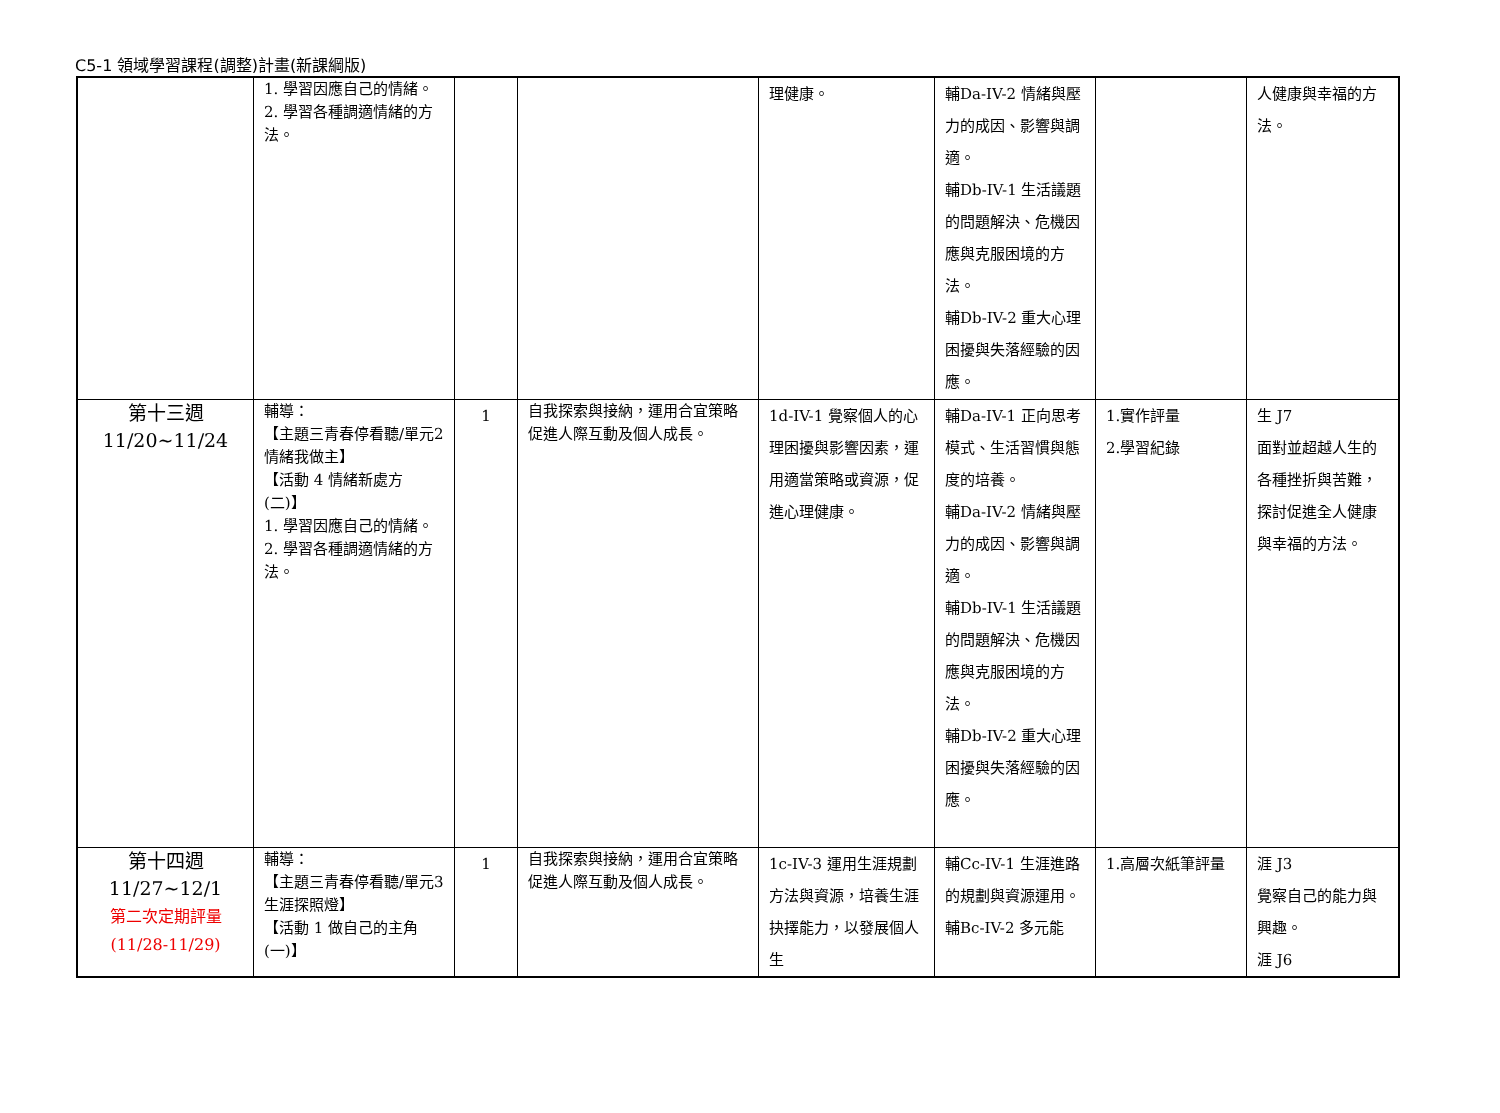C5-1 領域學習課程(調整)計畫(新課綱版)
| | 1. 學習因應自己的情緒。 2. 學習各種調適情緒的方法。 | | | 理健康。 | 輔Da-IV-2 情緒與壓力的成因、影響與調適。 輔Db-IV-1 生活議題的問題解決、危機因應與克服困境的方法。 輔Db-IV-2 重大心理困擾與失落經驗的因應。 | | 人健康與幸福的方法。 |
| 第十三週 11/20~11/24 | 輔導： 【主題三青春停看聽/單元2情緒我做主】 【活動 4 情緒新處方(二)】 1. 學習因應自己的情緒。 2. 學習各種調適情緒的方法。 | 1 | 自我探索與接納，運用合宜策略促進人際互動及個人成長。 | 1d-IV-1 覺察個人的心理困擾與影響因素，運用適當策略或資源，促進心理健康。 | 輔Da-IV-1 正向思考模式、生活習慣與態度的培養。 輔Da-IV-2 情緒與壓力的成因、影響與調適。 輔Db-IV-1 生活議題的問題解決、危機因應與克服困境的方法。 輔Db-IV-2 重大心理困擾與失落經驗的因應。 | 1.實作評量 2.學習紀錄 | 生 J7 面對並超越人生的各種挫折與苦難，探討促進全人健康與幸福的方法。 |
| 第十四週 11/27~12/1 第二次定期評量 (11/28-11/29) | 輔導： 【主題三青春停看聽/單元3生涯探照燈】 【活動 1 做自己的主角(一)】 | 1 | 自我探索與接納，運用合宜策略促進人際互動及個人成長。 | 1c-IV-3 運用生涯規劃方法與資源，培養生涯抉擇能力，以發展個人生 | 輔Cc-IV-1 生涯進路的規劃與資源運用。 輔Bc-IV-2 多元能 | 1.高層次紙筆評量 | 涯 J3 覺察自己的能力與興趣。 涯 J6 |